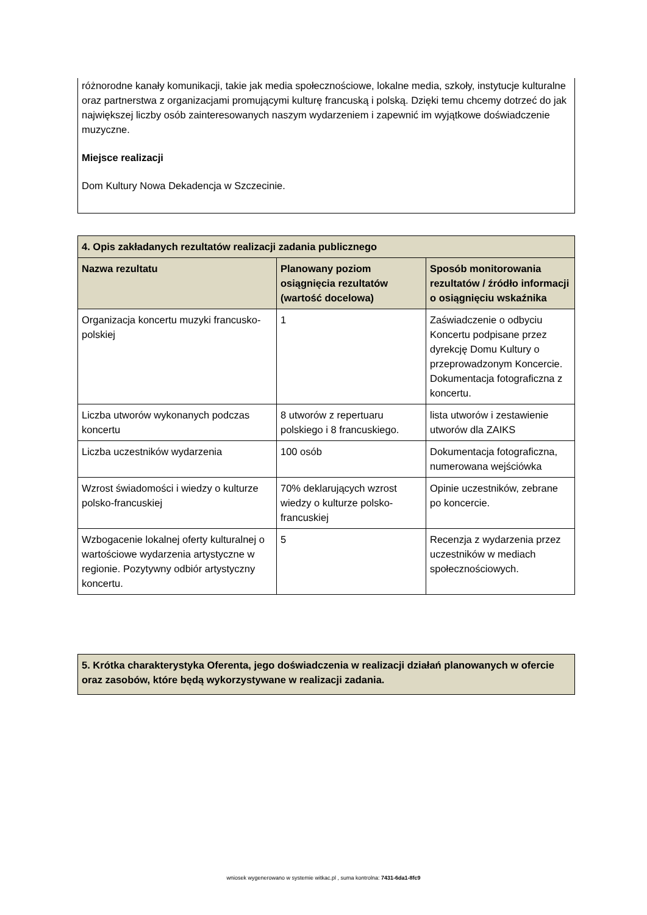różnorodne kanały komunikacji, takie jak media społecznościowe, lokalne media, szkoły, instytucje kulturalne oraz partnerstwa z organizacjami promującymi kulturę francuską i polską. Dzięki temu chcemy dotrzeć do jak największej liczby osób zainteresowanych naszym wydarzeniem i zapewnić im wyjątkowe doświadczenie muzyczne.
Miejsce realizacji
Dom Kultury Nowa Dekadencja w Szczecinie.
| 4. Opis zakładanych rezultatów realizacji zadania publicznego | | |
| --- | --- | --- |
| Nazwa rezultatu | Planowany poziom osiągnięcia rezultatów (wartość docelowa) | Sposób monitorowania rezultatów / źródło informacji o osiągnięciu wskaźnika |
| Organizacja koncertu muzyki francusko-polskiej | 1 | Zaświadczenie o odbyciu Koncertu podpisane przez dyrekcję Domu Kultury o przeprowadzonym Koncercie. Dokumentacja fotograficzna z koncertu. |
| Liczba utworów wykonanych podczas koncertu | 8 utworów z repertuaru polskiego i 8 francuskiego. | lista utworów i zestawienie utworów dla ZAIKS |
| Liczba uczestników wydarzenia | 100 osób | Dokumentacja fotograficzna, numerowana wejściówka |
| Wzrost świadomości i wiedzy o kulturze polsko-francuskiej | 70% deklarujących wzrost wiedzy o kulturze polsko-francuskiej | Opinie uczestników, zebrane po koncercie. |
| Wzbogacenie lokalnej oferty kulturalnej o wartościowe wydarzenia artystyczne w regionie. Pozytywny odbiór artystyczny koncertu. | 5 | Recenzja z wydarzenia przez uczestników w mediach społecznościowych. |
| 5. Krótka charakterystyka Oferenta, jego doświadczenia w realizacji działań planowanych w ofercie oraz zasobów, które będą wykorzystywane w realizacji zadania. |
| --- |
wniosek wygenerowano w systemie witkac.pl , suma kontrolna: 7431-6da1-8fc9